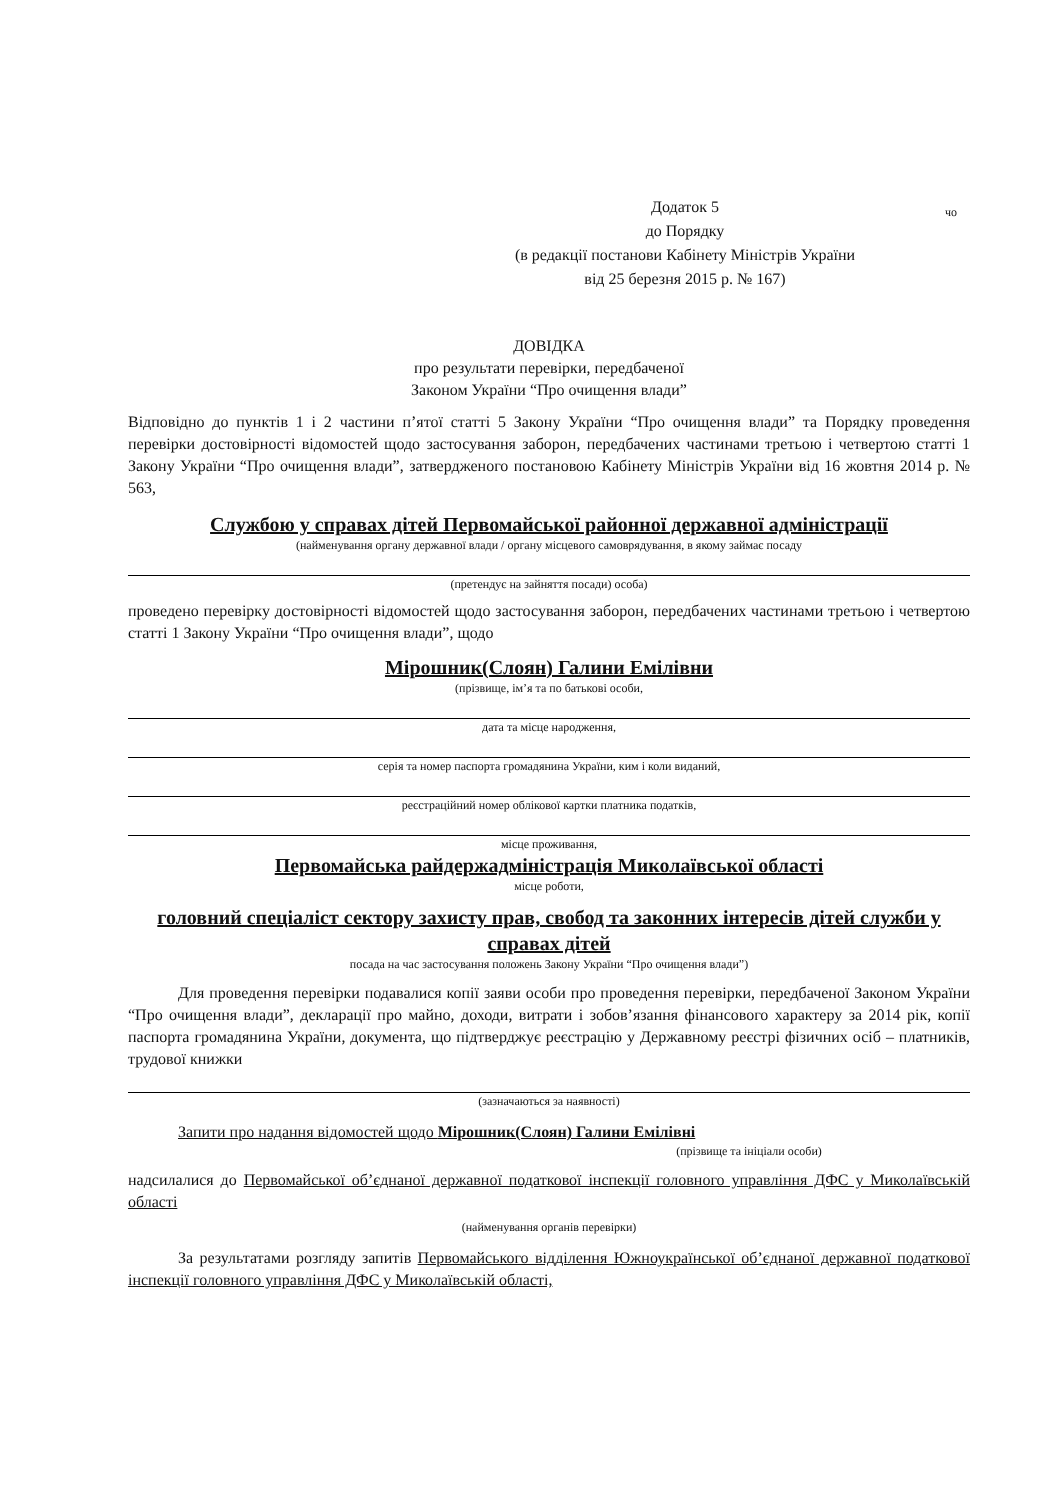Додаток 5
до Порядку
(в редакції постанови Кабінету Міністрів України
від 25 березня 2015 р. № 167)
чо
ДОВІДКА
про результати перевірки, передбаченої
Законом України “Про очищення влади”
Відповідно до пунктів 1 і 2 частини п’ятої статті 5 Закону України “Про очищення влади” та Порядку проведення перевірки достовірності відомостей щодо застосування заборон, передбачених частинами третьою і четвертою статті 1 Закону України “Про очищення влади”, затвердженого постановою Кабінету Міністрів України від 16 жовтня 2014 р. № 563,
Службою у справах дітей Первомайської районної державної адміністрації
(найменування органу державної влади / органу місцевого самоврядування, в якому займає посаду
(претендує на зайняття посади) особа)
проведено перевірку достовірності відомостей щодо застосування заборон, передбачених частинами третьою і четвертою статті 1 Закону України “Про очищення влади”, щодо
Мірошник(Слоян) Галини Емілівни
(прізвище, ім’я та по батькові особи,
дата та місце народження,
серія та номер паспорта громадянина України, ким і коли виданий,
реєстраційний номер облікової картки платника податків,
місце проживання,
Первомайська райдержадміністрація Миколаївської області
місце роботи,
головний спеціаліст сектору захисту прав, свобод та законних інтересів дітей служби у справах дітей
посада на час застосування положень Закону України “Про очищення влади”)
Для проведення перевірки подавалися копії заяви особи про проведення перевірки, передбаченої Законом України “Про очищення влади”, декларації про майно, доходи, витрати і зобов’язання фінансового характеру за 2014 рік, копії паспорта громадянина України, документа, що підтверджує реєстрацію у Державному реєстрі фізичних осіб – платників, трудової книжки
(зазначаються за наявності)
Запити про надання відомостей щодо Мірошник(Слоян) Галини Емілівні
(прізвище та ініціали особи)
надсилалися до Первомайської об’єднаної державної податкової інспекції головного управління ДФС у Миколаївській області
(найменування органів перевірки)
За результатами розгляду запитів Первомайського відділення Южноукраїнської об’єднаної державної податкової інспекції головного управління ДФС у Миколаївській області,